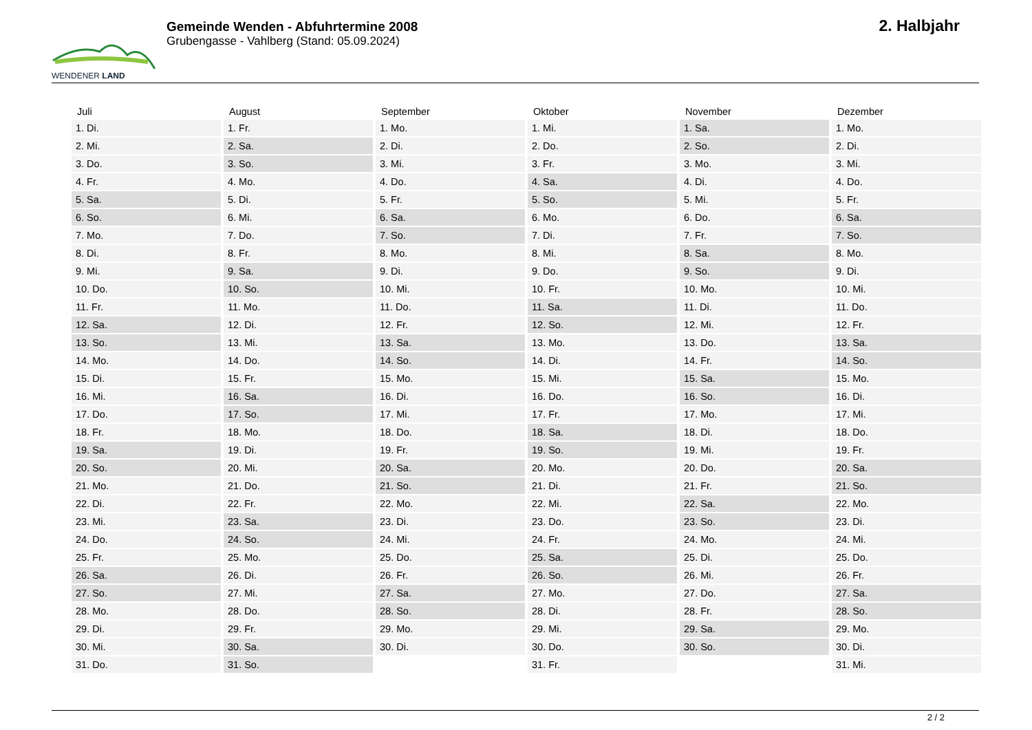WENDENER LAND
Gemeinde Wenden - Abfuhrtermine 2008
Grubengasse - Vahlberg (Stand: 05.09.2024)
2. Halbjahr
| Juli | August | September | Oktober | November | Dezember |
| --- | --- | --- | --- | --- | --- |
| 1. Di. | 1. Fr. | 1. Mo. | 1. Mi. | 1. Sa. | 1. Mo. |
| 2. Mi. | 2. Sa. | 2. Di. | 2. Do. | 2. So. | 2. Di. |
| 3. Do. | 3. So. | 3. Mi. | 3. Fr. | 3. Mo. | 3. Mi. |
| 4. Fr. | 4. Mo. | 4. Do. | 4. Sa. | 4. Di. | 4. Do. |
| 5. Sa. | 5. Di. | 5. Fr. | 5. So. | 5. Mi. | 5. Fr. |
| 6. So. | 6. Mi. | 6. Sa. | 6. Mo. | 6. Do. | 6. Sa. |
| 7. Mo. | 7. Do. | 7. So. | 7. Di. | 7. Fr. | 7. So. |
| 8. Di. | 8. Fr. | 8. Mo. | 8. Mi. | 8. Sa. | 8. Mo. |
| 9. Mi. | 9. Sa. | 9. Di. | 9. Do. | 9. So. | 9. Di. |
| 10. Do. | 10. So. | 10. Mi. | 10. Fr. | 10. Mo. | 10. Mi. |
| 11. Fr. | 11. Mo. | 11. Do. | 11. Sa. | 11. Di. | 11. Do. |
| 12. Sa. | 12. Di. | 12. Fr. | 12. So. | 12. Mi. | 12. Fr. |
| 13. So. | 13. Mi. | 13. Sa. | 13. Mo. | 13. Do. | 13. Sa. |
| 14. Mo. | 14. Do. | 14. So. | 14. Di. | 14. Fr. | 14. So. |
| 15. Di. | 15. Fr. | 15. Mo. | 15. Mi. | 15. Sa. | 15. Mo. |
| 16. Mi. | 16. Sa. | 16. Di. | 16. Do. | 16. So. | 16. Di. |
| 17. Do. | 17. So. | 17. Mi. | 17. Fr. | 17. Mo. | 17. Mi. |
| 18. Fr. | 18. Mo. | 18. Do. | 18. Sa. | 18. Di. | 18. Do. |
| 19. Sa. | 19. Di. | 19. Fr. | 19. So. | 19. Mi. | 19. Fr. |
| 20. So. | 20. Mi. | 20. Sa. | 20. Mo. | 20. Do. | 20. Sa. |
| 21. Mo. | 21. Do. | 21. So. | 21. Di. | 21. Fr. | 21. So. |
| 22. Di. | 22. Fr. | 22. Mo. | 22. Mi. | 22. Sa. | 22. Mo. |
| 23. Mi. | 23. Sa. | 23. Di. | 23. Do. | 23. So. | 23. Di. |
| 24. Do. | 24. So. | 24. Mi. | 24. Fr. | 24. Mo. | 24. Mi. |
| 25. Fr. | 25. Mo. | 25. Do. | 25. Sa. | 25. Di. | 25. Do. |
| 26. Sa. | 26. Di. | 26. Fr. | 26. So. | 26. Mi. | 26. Fr. |
| 27. So. | 27. Mi. | 27. Sa. | 27. Mo. | 27. Do. | 27. Sa. |
| 28. Mo. | 28. Do. | 28. So. | 28. Di. | 28. Fr. | 28. So. |
| 29. Di. | 29. Fr. | 29. Mo. | 29. Mi. | 29. Sa. | 29. Mo. |
| 30. Mi. | 30. Sa. | 30. Di. | 30. Do. | 30. So. | 30. Di. |
| 31. Do. | 31. So. | | 31. Fr. | | 31. Mi. |
2 / 2